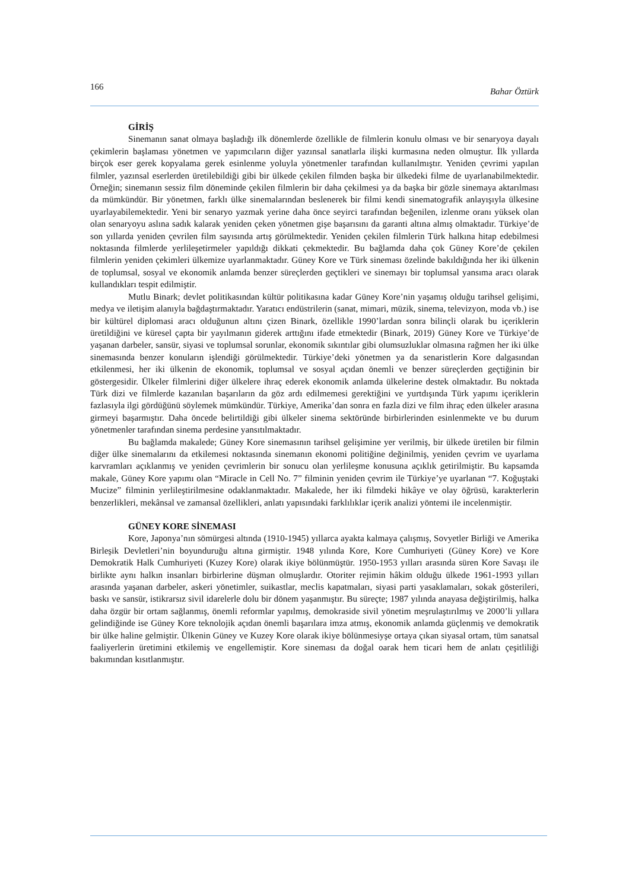166 Bahar Öztürk
GİRİŞ
Sinemanın sanat olmaya başladığı ilk dönemlerde özellikle de filmlerin konulu olması ve bir senaryoya dayalı çekimlerin başlaması yönetmen ve yapımcıların diğer yazınsal sanatlarla ilişki kurmasına neden olmuştur. İlk yıllarda birçok eser gerek kopyalama gerek esinlenme yoluyla yönetmenler tarafından kullanılmıştır. Yeniden çevrimi yapılan filmler, yazınsal eserlerden üretilebildiği gibi bir ülkede çekilen filmden başka bir ülkedeki filme de uyarlanabilmektedir. Örneğin; sinemanın sessiz film döneminde çekilen filmlerin bir daha çekilmesi ya da başka bir gözle sinemaya aktarılması da mümkündür. Bir yönetmen, farklı ülke sinemalarından beslenerek bir filmi kendi sinematografik anlayışıyla ülkesine uyarlayabilemektedir. Yeni bir senaryo yazmak yerine daha önce seyirci tarafından beğenilen, izlenme oranı yüksek olan olan senaryoyu aslına sadık kalarak yeniden çeken yönetmen gişe başarısını da garanti altına almış olmaktadır. Türkiye’de son yıllarda yeniden çevrilen film sayısında artış görülmektedir. Yeniden çekilen filmlerin Türk halkına hitap edebilmesi noktasında filmlerde yerlileşetirmeler yapıldığı dikkati çekmektedir. Bu bağlamda daha çok Güney Kore’de çekilen filmlerin yeniden çekimleri ülkemize uyarlanmaktadır. Güney Kore ve Türk sineması özelinde bakıldığında her iki ülkenin de toplumsal, sosyal ve ekonomik anlamda benzer süreçlerden geçtikleri ve sinemayı bir toplumsal yansıma aracı olarak kullandıkları tespit edilmiştir.
Mutlu Binark; devlet politikasından kültür politikasına kadar Güney Kore’nin yaşamış olduğu tarihsel gelişimi, medya ve iletişim alanıyla bağdaştırmaktadır. Yaratıcı endüstrilerin (sanat, mimari, müzik, sinema, televizyon, moda vb.) ise bir kültürel diplomasi aracı olduğunun altını çizen Binark, özellikle 1990’lardan sonra bilinçli olarak bu içeriklerin üretildiğini ve küresel çapta bir yayılmanın giderek arttığını ifade etmektedir (Binark, 2019) Güney Kore ve Türkiye’de yaşanan darbeler, sansür, siyasi ve toplumsal sorunlar, ekonomik sıkıntılar gibi olumsuzluklar olmasına rağmen her iki ülke sinemasında benzer konuların işlendiği görülmektedir. Türkiye’deki yönetmen ya da senaristlerin Kore dalgasından etkilenmesi, her iki ülkenin de ekonomik, toplumsal ve sosyal açıdan önemli ve benzer süreçlerden geçtiğinin bir göstergesidir. Ülkeler filmlerini diğer ülkelere ihraç ederek ekonomik anlamda ülkelerine destek olmaktadır. Bu noktada Türk dizi ve filmlerde kazanılan başarıların da göz ardı edilmemesi gerektiğini ve yurtdışında Türk yapımı içeriklerin fazlasıyla ilgi gördüğünü söylemek mümkündür. Türkiye, Amerika’dan sonra en fazla dizi ve film ihraç eden ülkeler arasına girmeyi başarmıştır. Daha öncede belirtildiği gibi ülkeler sinema sektöründe birbirlerinden esinlenmekte ve bu durum yönetmenler tarafından sinema perdesine yansıtılmaktadır.
Bu bağlamda makalede; Güney Kore sinemasının tarihsel gelişimine yer verilmiş, bir ülkede üretilen bir filmin diğer ülke sinemalarını da etkilemesi noktasında sinemanın ekonomi politiğine değinilmiş, yeniden çevrim ve uyarlama karvramları açıklanmış ve yeniden çevrimlerin bir sonucu olan yerlileşme konusuna açıklık getirilmiştir. Bu kapsamda makale, Güney Kore yapımı olan “Miracle in Cell No. 7” filminin yeniden çevrim ile Türkiye’ye uyarlanan “7. Koğuştaki Mucize” filminin yerlileştirilmesine odaklanmaktadır. Makalede, her iki filmdeki hikâye ve olay öğrüsü, karakterlerin benzerlikleri, mekânsal ve zamansal özellikleri, anlatı yapısındaki farklılıklar içerik analizi yöntemi ile incelenmiştir.
GÜNEY KORE SİNEMASI
Kore, Japonya’nın sömürgesi altında (1910-1945) yıllarca ayakta kalmaya çalışmış, Sovyetler Birliği ve Amerika Birleşik Devletleri’nin boyunduruğu altına girmiştir. 1948 yılında Kore, Kore Cumhuriyeti (Güney Kore) ve Kore Demokratik Halk Cumhuriyeti (Kuzey Kore) olarak ikiye bölünmüştür. 1950-1953 yılları arasında süren Kore Savaşı ile birlikte aynı halkın insanları birbirlerine düşman olmuşlardır. Otoriter rejimin hâkim olduğu ülkede 1961-1993 yılları arasında yaşanan darbeler, askeri yönetimler, suikastlar, meclis kapatmaları, siyasi parti yasaklamaları, sokak gösterileri, baskı ve sansür, istikrarsız sivil idarelerle dolu bir dönem yaşanmıştır. Bu süreçte; 1987 yılında anayasa değiştirilmiş, halka daha özgür bir ortam sağlanmış, önemli reformlar yapılmış, demokraside sivil yönetim meşrulaştırılmış ve 2000’li yıllara gelindiğinde ise Güney Kore teknolojik açıdan önemli başarılara imza atmış, ekonomik anlamda güçlenmiş ve demokratik bir ülke haline gelmiştir. Ülkenin Güney ve Kuzey Kore olarak ikiye bölünmesiyşe ortaya çıkan siyasal ortam, tüm sanatsal faaliyerlerin üretimini etkilemiş ve engellemiştir. Kore sineması da doğal oarak hem ticari hem de anlatı çeşitliliği bakımından kısıtlanmıştır.